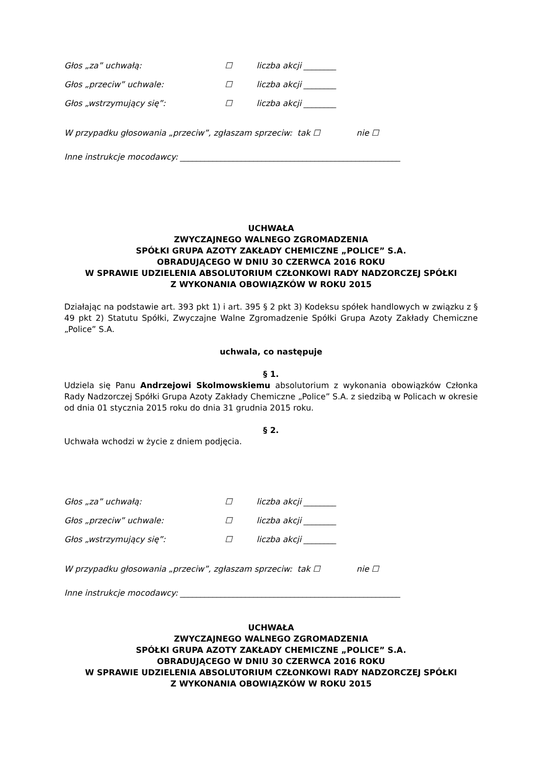Głos „za” uchwałą: ☐ liczba akcji ________
Głos „przeciw” uchwale: ☐ liczba akcji ________
Głos „wstrzymujący się”: ☐ liczba akcji ________
W przypadku głosowania „przeciw”, zgłaszam sprzeciw: tak ☐ nie ☐
Inne instrukcje mocodawcy: ______________________________________________________
UCHWAŁA
ZWYCZAJNEGO WALNEGO ZGROMADZENIA
SPÓŁKI GRUPA AZOTY ZAKŁADY CHEMICZNE „POLICE” S.A.
OBRADUJĄCEGO W DNIU 30 CZERWCA 2016 ROKU
W SPRAWIE UDZIELENIA ABSOLUTORIUM CZŁONKOWI RADY NADZORCZEJ SPÓŁKI
Z WYKONANIA OBOWIĄZKÓW W ROKU 2015
Działając na podstawie art. 393 pkt 1) i art. 395 § 2 pkt 3) Kodeksu spółek handlowych w związku z § 49 pkt 2) Statutu Spółki, Zwyczajne Walne Zgromadzenie Spółki Grupa Azoty Zakłady Chemiczne „Police” S.A.
uchwala, co następuje
§ 1.
Udziela się Panu Andrzejowi Skolmowskiemu absolutorium z wykonania obowiązków Członka Rady Nadzorczej Spółki Grupa Azoty Zakłady Chemiczne „Police” S.A. z siedzibą w Policach w okresie od dnia 01 stycznia 2015 roku do dnia 31 grudnia 2015 roku.
§ 2.
Uchwała wchodzi w życie z dniem podjęcia.
Głos „za” uchwałą: ☐ liczba akcji ________
Głos „przeciw” uchwale: ☐ liczba akcji ________
Głos „wstrzymujący się”: ☐ liczba akcji ________
W przypadku głosowania „przeciw”, zgłaszam sprzeciw: tak ☐ nie ☐
Inne instrukcje mocodawcy: ______________________________________________________
UCHWAŁA
ZWYCZAJNEGO WALNEGO ZGROMADZENIA
SPÓŁKI GRUPA AZOTY ZAKŁADY CHEMICZNE „POLICE” S.A.
OBRADUJĄCEGO W DNIU 30 CZERWCA 2016 ROKU
W SPRAWIE UDZIELENIA ABSOLUTORIUM CZŁONKOWI RADY NADZORCZEJ SPÓŁKI
Z WYKONANIA OBOWIĄZKÓW W ROKU 2015